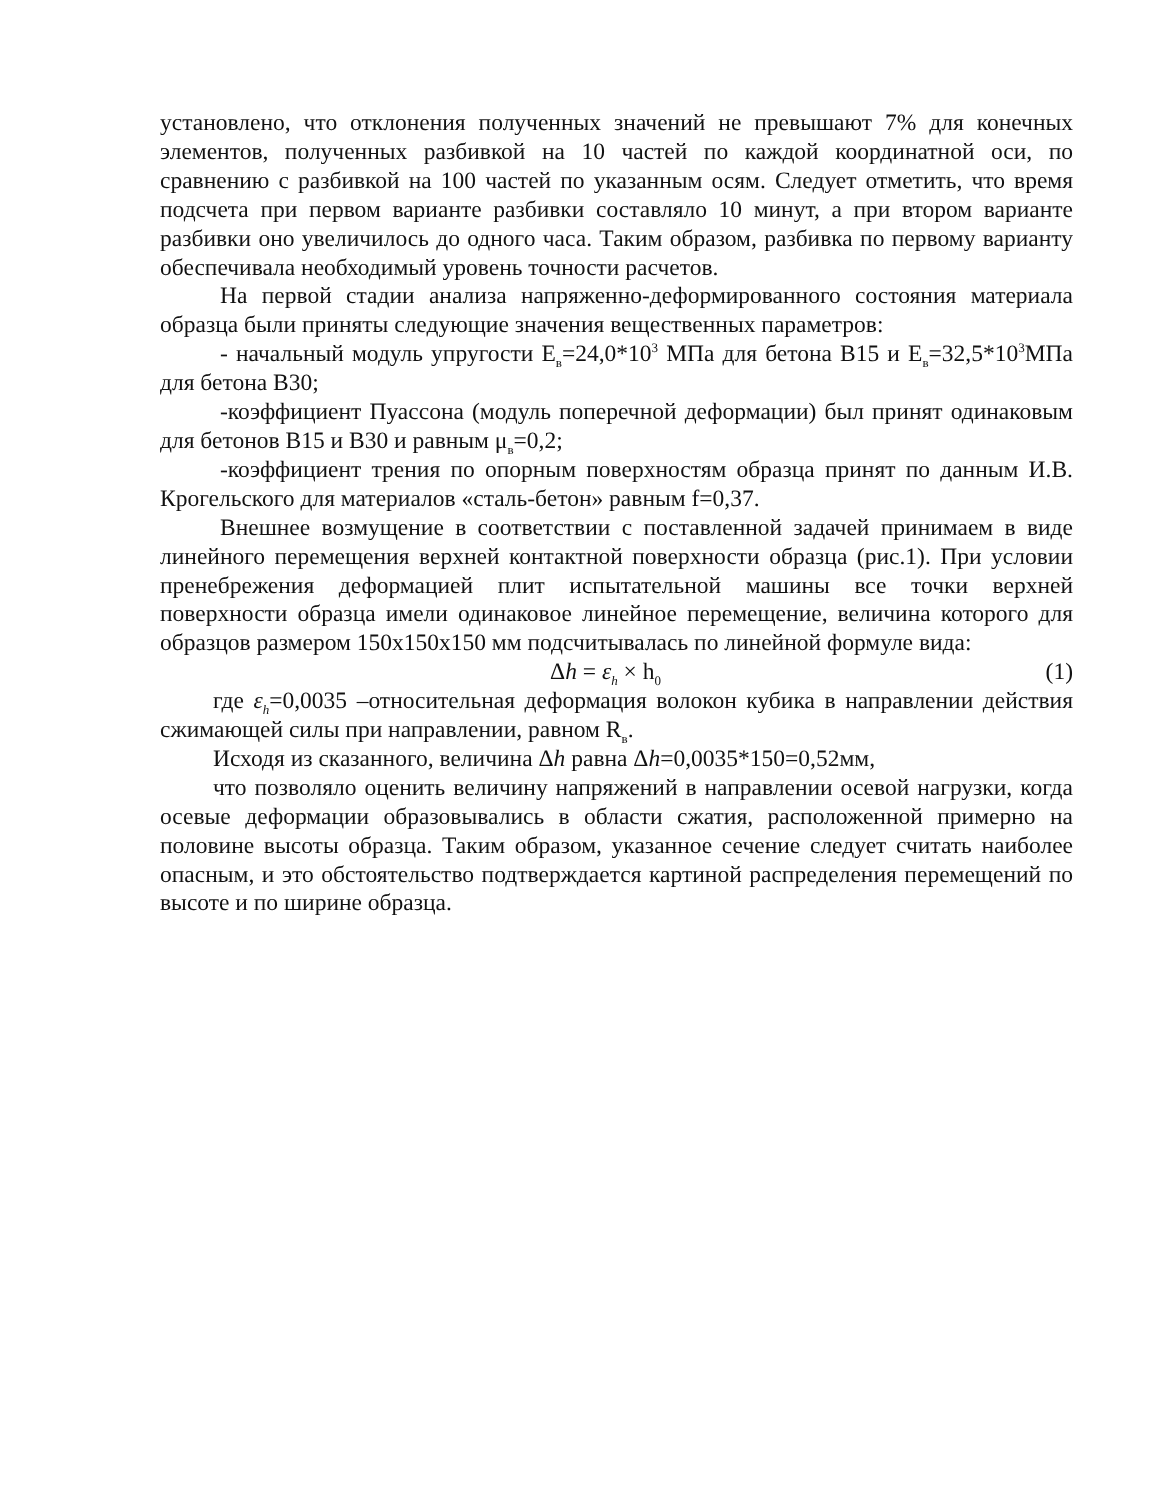установлено, что отклонения полученных значений не превышают 7% для конечных элементов, полученных разбивкой на 10 частей по каждой координатной оси, по сравнению с разбивкой на 100 частей по указанным осям. Следует отметить, что время подсчета при первом варианте разбивки составляло 10 минут, а при втором варианте разбивки оно увеличилось до одного часа. Таким образом, разбивка по первому варианту обеспечивала необходимый уровень точности расчетов.
На первой стадии анализа напряженно-деформированного состояния материала образца были приняты следующие значения вещественных параметров:
- начальный модуль упругости Е<sub>в</sub>=24,0*10<sup>3</sup> МПа для бетона В15 и Е<sub>в</sub>=32,5*10<sup>3</sup>МПа для бетона В30;
-коэффициент Пуассона (модуль поперечной деформации) был принят одинаковым для бетонов В15 и В30 и равным μ<sub>в</sub>=0,2;
-коэффициент трения по опорным поверхностям образца принят по данным И.В. Крогельского для материалов «сталь-бетон» равным f=0,37.
Внешнее возмущение в соответствии с поставленной задачей принимаем в виде линейного перемещения верхней контактной поверхности образца (рис.1). При условии пренебрежения деформацией плит испытательной машины все точки верхней поверхности образца имели одинаковое линейное перемещение, величина которого для образцов размером 150х150х150 мм подсчитывалась по линейной формуле вида:
Δh = ε<sub>h</sub> × h<sub>0</sub> (1)
где ε<sub>h</sub>=0,0035 –относительная деформация волокон кубика в направлении действия сжимающей силы при направлении, равном R<sub>в</sub>.
Исходя из сказанного, величина Δh равна Δh=0,0035*150=0,52мм,
что позволяло оценить величину напряжений в направлении осевой нагрузки, когда осевые деформации образовывались в области сжатия, расположенной примерно на половине высоты образца. Таким образом, указанное сечение следует считать наиболее опасным, и это обстоятельство подтверждается картиной распределения перемещений по высоте и по ширине образца.